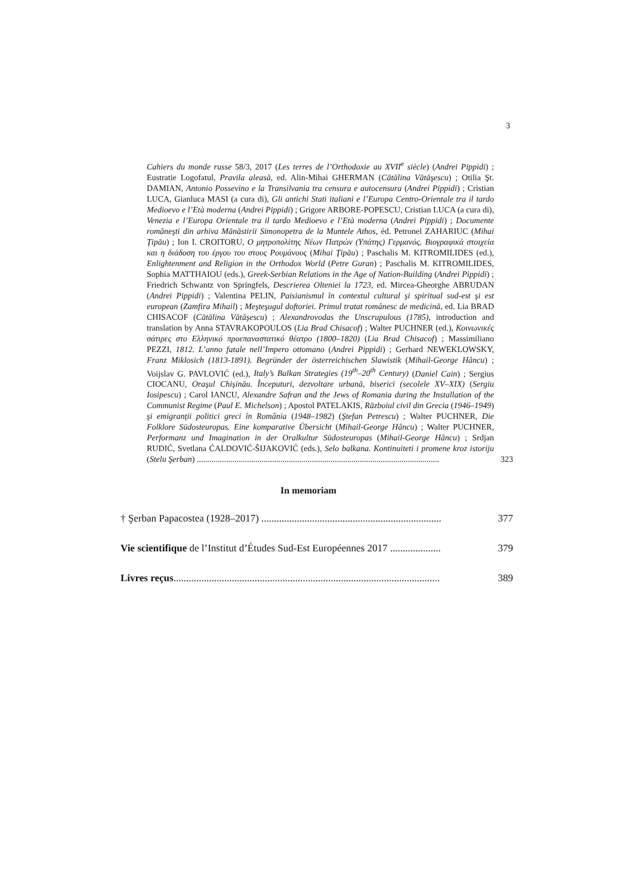3
Cahiers du monde russe 58/3, 2017 (Les terres de l’Orthodoxie au XVII<sup>e</sup> siècle) (Andrei Pippidi) ; Eustratie Logofatul, Pravila aleasă, ed. Alin-Mihai GHERMAN (Cătălina Vătăşescu) ; Otilia Şt. DAMIAN, Antonio Possevino e la Transilvania tra censura e autocensura (Andrei Pippidi) ; Cristian LUCA, Gianluca MASI (a cura di), Gli antichi Stati italiani e l’Europa Centro-Orientale tra il tardo Medioevo e l’Età moderna (Andrei Pippidi) ; Grigore ARBORE-POPESCU, Cristian LUCA (a cura di), Venezia e l’Europa Orientale tra il tardo Medioevo e l’Età moderna (Andrei Pippidi) ; Documente româneşti din arhiva Mănăstirii Simonopetra de la Muntele Athos, éd. Petronel ZAHARIUC (Mihai Ţipău) ; Ion I. CROITORU, Ο μητροπολίτης Νέων Πατρών (Υπάτης) Γερμανός. Βιογραφικά στοιχεία και η διάδοση του έργου του στους Ρουμάνους (Mihai Ţipău) ; Paschalis M. KITROMILIDES (ed.), Enlightenment and Religion in the Orthodox World (Petre Guran) ; Paschalis M. KITROMILIDES, Sophia MATTHAIOU (eds.), Greek-Serbian Relations in the Age of Nation-Building (Andrei Pippidi) ; Friedrich Schwantz von Springfels, Descrierea Olteniei la 1723, ed. Mircea-Gheorghe ABRUDAN (Andrei Pippidi) ; Valentina PELIN, Paisianismul în contextul cultural şi spiritual sud-est şi est european (Zamfira Mihail) ; Meşteşugul doftoriei. Primul tratat românesc de medicină, ed. Lia BRAD CHISACOF (Cătălina Vătăşescu) ; Alexandrovodas the Unscrupulous (1785), introduction and translation by Anna STAVRAKOPOULOS (Lia Brad Chisacof) ; Walter PUCHNER (ed.), Κοινωνικές σάτιρες στο Ελληνικό προεπαναστατικό θέατρο (1800–1820) (Lia Brad Chisacof) ; Massimiliano PEZZI, 1812. L’anno fatale nell’Impero ottomano (Andrei Pippidi) ; Gerhard NEWEKLOWSKY, Franz Miklosich (1813-1891). Begründer der österreichischen Slawistik (Mihail-George Hâncu) ; Voijslav G. PAVLOVIĆ (ed.), Italy’s Balkan Strategies (19<sup>th</sup>–20<sup>th</sup> Century) (Daniel Cain) ; Sergius CIOCANU, Oraşul Chişinău. Începuturi, dezvoltare urbană, biserici (secolele XV–XIX) (Sergiu Iosipescu) ; Carol IANCU, Alexandre Safran and the Jews of Romania during the Installation of the Communist Regime (Paul E. Michelson) ; Apostol PATELAKIS, Războiul civil din Grecia (1946–1949) şi emigranţii politici greci în România (1948–1982) (Ştefan Petrescu) ; Walter PUCHNER, Die Folklore Südosteuropas. Eine komparative Übersicht (Mihail-George Hâncu) ; Walter PUCHNER, Performanz und Imagination in der Oralkultur Südosteuropas (Mihail-George Hâncu) ; Srdjan RUDIĆ, Svetlana ĆALDOVIĆ-ŠIJAKOVIĆ (eds.), Selo balkana. Kontinuiteti i promene kroz istoriju (Stelu Şerban) .................................................................................................................... 323
In memoriam
† Şerban Papacostea (1928–2017) ....................................................................... 377
Vie scientifique de l’Institut d’Études Sud-Est Européennes 2017 .................... 379
Livres reçus......................................................................................................... 389